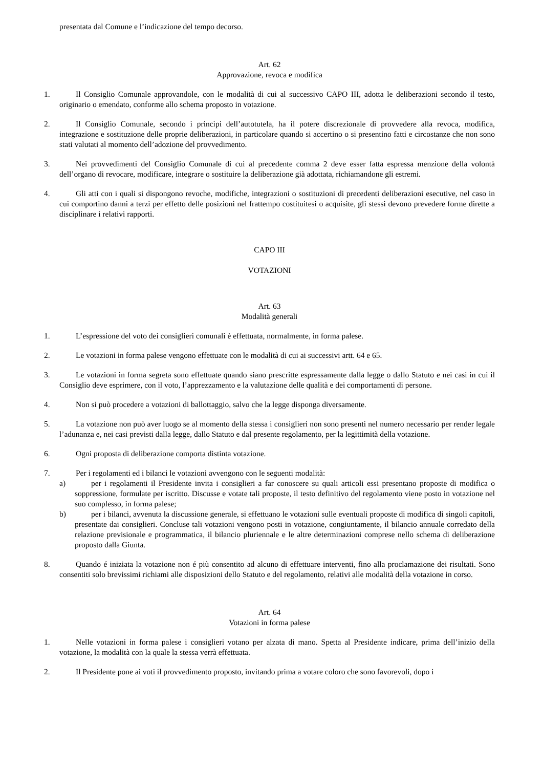presentata dal Comune e l’indicazione del tempo decorso.
Art. 62
Approvazione, revoca e modifica
1. Il Consiglio Comunale approvandole, con le modalità di cui al successivo CAPO III, adotta le deliberazioni secondo il testo, originario o emendato, conforme allo schema proposto in votazione.
2. Il Consiglio Comunale, secondo i principi dell’autotutela, ha il potere discrezionale di provvedere alla revoca, modifica, integrazione e sostituzione delle proprie deliberazioni, in particolare quando si accertino o si presentino fatti e circostanze che non sono stati valutati al momento dell’adozione del provvedimento.
3. Nei provvedimenti del Consiglio Comunale di cui al precedente comma 2 deve esser fatta espressa menzione della volontà dell’organo di revocare, modificare, integrare o sostituire la deliberazione già adottata, richiamandone gli estremi.
4. Gli atti con i quali si dispongono revoche, modifiche, integrazioni o sostituzioni di precedenti deliberazioni esecutive, nel caso in cui comportino danni a terzi per effetto delle posizioni nel frattempo costituitesi o acquisite, gli stessi devono prevedere forme dirette a disciplinare i relativi rapporti.
CAPO III
VOTAZIONI
Art. 63
Modalità generali
1. L’espressione del voto dei consiglieri comunali è effettuata, normalmente, in forma palese.
2. Le votazioni in forma palese vengono effettuate con le modalità di cui ai successivi artt. 64 e 65.
3. Le votazioni in forma segreta sono effettuate quando siano prescritte espressamente dalla legge o dallo Statuto e nei casi in cui il Consiglio deve esprimere, con il voto, l’apprezzamento e la valutazione delle qualità e dei comportamenti di persone.
4. Non si può procedere a votazioni di ballottaggio, salvo che la legge disponga diversamente.
5. La votazione non può aver luogo se al momento della stessa i consiglieri non sono presenti nel numero necessario per render legale l’adunanza e, nei casi previsti dalla legge, dallo Statuto e dal presente regolamento, per la legittimità della votazione.
6. Ogni proposta di deliberazione comporta distinta votazione.
7. Per i regolamenti ed i bilanci le votazioni avvengono con le seguenti modalità:
a) per i regolamenti il Presidente invita i consiglieri a far conoscere su quali articoli essi presentano proposte di modifica o soppressione, formulate per iscritto. Discusse e votate tali proposte, il testo definitivo del regolamento viene posto in votazione nel suo complesso, in forma palese;
b) per i bilanci, avvenuta la discussione generale, si effettuano le votazioni sulle eventuali proposte di modifica di singoli capitoli, presentate dai consiglieri. Concluse tali votazioni vengono posti in votazione, congiuntamente, il bilancio annuale corredato della relazione previsionale e programmatica, il bilancio pluriennale e le altre determinazioni comprese nello schema di deliberazione proposto dalla Giunta.
8. Quando é iniziata la votazione non é più consentito ad alcuno di effettuare interventi, fino alla proclamazione dei risultati. Sono consentiti solo brevissimi richiami alle disposizioni dello Statuto e del regolamento, relativi alle modalità della votazione in corso.
Art. 64
Votazioni in forma palese
1. Nelle votazioni in forma palese i consiglieri votano per alzata di mano. Spetta al Presidente indicare, prima dell’inizio della votazione, la modalità con la quale la stessa verrà effettuata.
2. Il Presidente pone ai voti il provvedimento proposto, invitando prima a votare coloro che sono favorevoli, dopo i